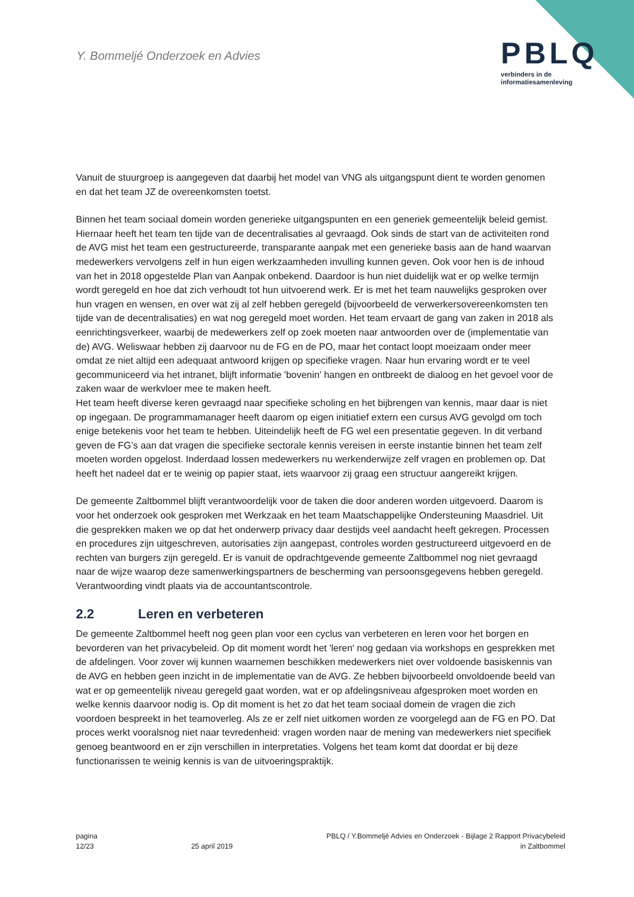Y. Bommeljé Onderzoek en Advies
PBLQ
verbinders in de
informatiesamenleving
Vanuit de stuurgroep is aangegeven dat daarbij het model van VNG als uitgangspunt dient te worden genomen en dat het team JZ de overeenkomsten toetst.
Binnen het team sociaal domein worden generieke uitgangspunten en een generiek gemeentelijk beleid gemist. Hiernaar heeft het team ten tijde van de decentralisaties al gevraagd. Ook sinds de start van de activiteiten rond de AVG mist het team een gestructureerde, transparante aanpak met een generieke basis aan de hand waarvan medewerkers vervolgens zelf in hun eigen werkzaamheden invulling kunnen geven. Ook voor hen is de inhoud van het in 2018 opgestelde Plan van Aanpak onbekend. Daardoor is hun niet duidelijk wat er op welke termijn wordt geregeld en hoe dat zich verhoudt tot hun uitvoerend werk. Er is met het team nauwelijks gesproken over hun vragen en wensen, en over wat zij al zelf hebben geregeld (bijvoorbeeld de verwerkersovereenkomsten ten tijde van de decentralisaties) en wat nog geregeld moet worden. Het team ervaart de gang van zaken in 2018 als eenrichtingsverkeer, waarbij de medewerkers zelf op zoek moeten naar antwoorden over de (implementatie van de) AVG. Weliswaar hebben zij daarvoor nu de FG en de PO, maar het contact loopt moeizaam onder meer omdat ze niet altijd een adequaat antwoord krijgen op specifieke vragen. Naar hun ervaring wordt er te veel gecommuniceerd via het intranet, blijft informatie 'bovenin' hangen en ontbreekt de dialoog en het gevoel voor de zaken waar de werkvloer mee te maken heeft.
Het team heeft diverse keren gevraagd naar specifieke scholing en het bijbrengen van kennis, maar daar is niet op ingegaan. De programmamanager heeft daarom op eigen initiatief extern een cursus AVG gevolgd om toch enige betekenis voor het team te hebben. Uiteindelijk heeft de FG wel een presentatie gegeven. In dit verband geven de FG’s aan dat vragen die specifieke sectorale kennis vereisen in eerste instantie binnen het team zelf moeten worden opgelost. Inderdaad lossen medewerkers nu werkenderwijze zelf vragen en problemen op. Dat heeft het nadeel dat er te weinig op papier staat, iets waarvoor zij graag een structuur aangereikt krijgen.
De gemeente Zaltbommel blijft verantwoordelijk voor de taken die door anderen worden uitgevoerd. Daarom is voor het onderzoek ook gesproken met Werkzaak en het team Maatschappelijke Ondersteuning Maasdriel. Uit die gesprekken maken we op dat het onderwerp privacy daar destijds veel aandacht heeft gekregen. Processen en procedures zijn uitgeschreven, autorisaties zijn aangepast, controles worden gestructureerd uitgevoerd en de rechten van burgers zijn geregeld. Er is vanuit de opdrachtgevende gemeente Zaltbommel nog niet gevraagd naar de wijze waarop deze samenwerkingspartners de bescherming van persoonsgegevens hebben geregeld. Verantwoording vindt plaats via de accountantscontrole.
2.2 Leren en verbeteren
De gemeente Zaltbommel heeft nog geen plan voor een cyclus van verbeteren en leren voor het borgen en bevorderen van het privacybeleid. Op dit moment wordt het 'leren' nog gedaan via workshops en gesprekken met de afdelingen. Voor zover wij kunnen waarnemen beschikken medewerkers niet over voldoende basiskennis van de AVG en hebben geen inzicht in de implementatie van de AVG. Ze hebben bijvoorbeeld onvoldoende beeld van wat er op gemeentelijk niveau geregeld gaat worden, wat er op afdelingsniveau afgesproken moet worden en welke kennis daarvoor nodig is. Op dit moment is het zo dat het team sociaal domein de vragen die zich voordoen bespreekt in het teamoverleg. Als ze er zelf niet uitkomen worden ze voorgelegd aan de FG en PO. Dat proces werkt vooralsnog niet naar tevredenheid: vragen worden naar de mening van medewerkers niet specifiek genoeg beantwoord en er zijn verschillen in interpretaties. Volgens het team komt dat doordat er bij deze functionarissen te weinig kennis is van de uitvoeringspraktijk.
pagina
12/23
25 april 2019
PBLQ / Y.Bommeljé Advies en Onderzoek - Bijlage 2 Rapport Privacybeleid
in Zaltbommel